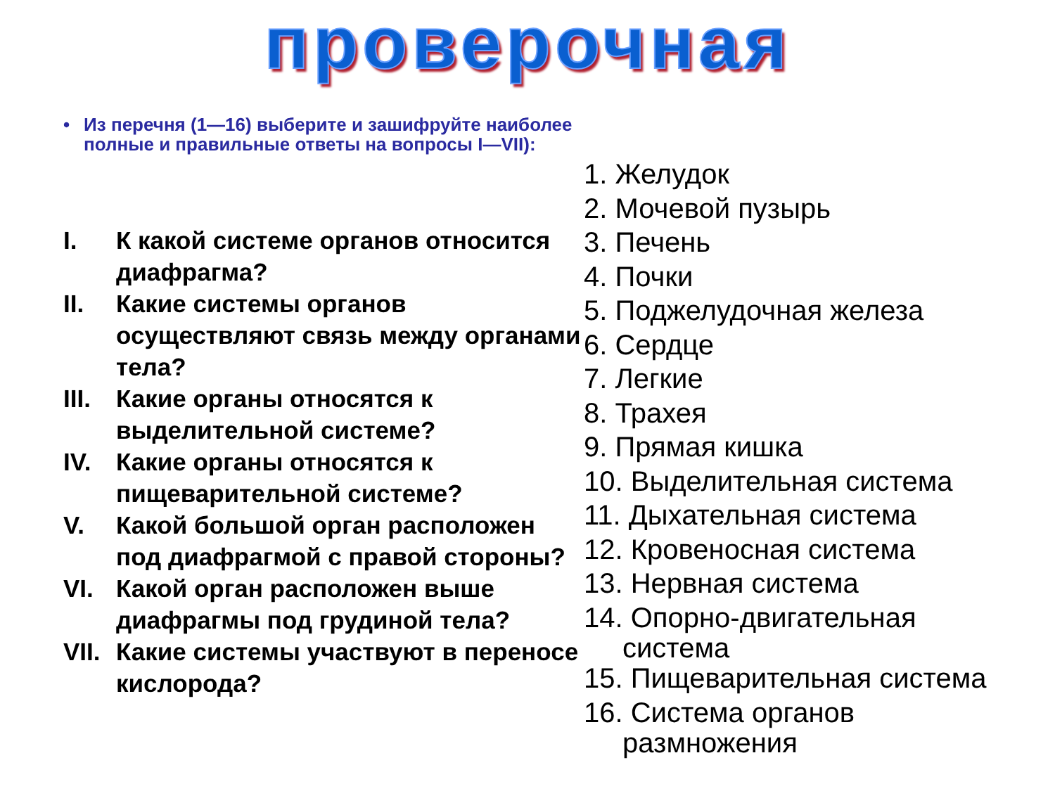проверочная
• Из перечня (1—16) выберите и зашифруйте наиболее полные и правильные ответы на вопросы I—VII):
I. К какой системе органов относится диафрагма?
II. Какие системы органов осуществляют связь между органами тела?
III. Какие органы относятся к выделительной системе?
IV. Какие органы относятся к пищеварительной системе?
V. Какой большой орган расположен под диафрагмой с правой стороны?
VI. Какой орган расположен выше диафрагмы под грудиной тела?
VII. Какие системы участвуют в переносе кислорода?
1. Желудок
2. Мочевой пузырь
3. Печень
4. Почки
5. Поджелудочная железа
6. Сердце
7. Легкие
8. Трахея
9. Прямая кишка
10. Выделительная система
11. Дыхательная система
12. Кровеносная система
13. Нервная система
14. Опорно-двигательная
система
15. Пищеварительная система
16. Система органов
размножения